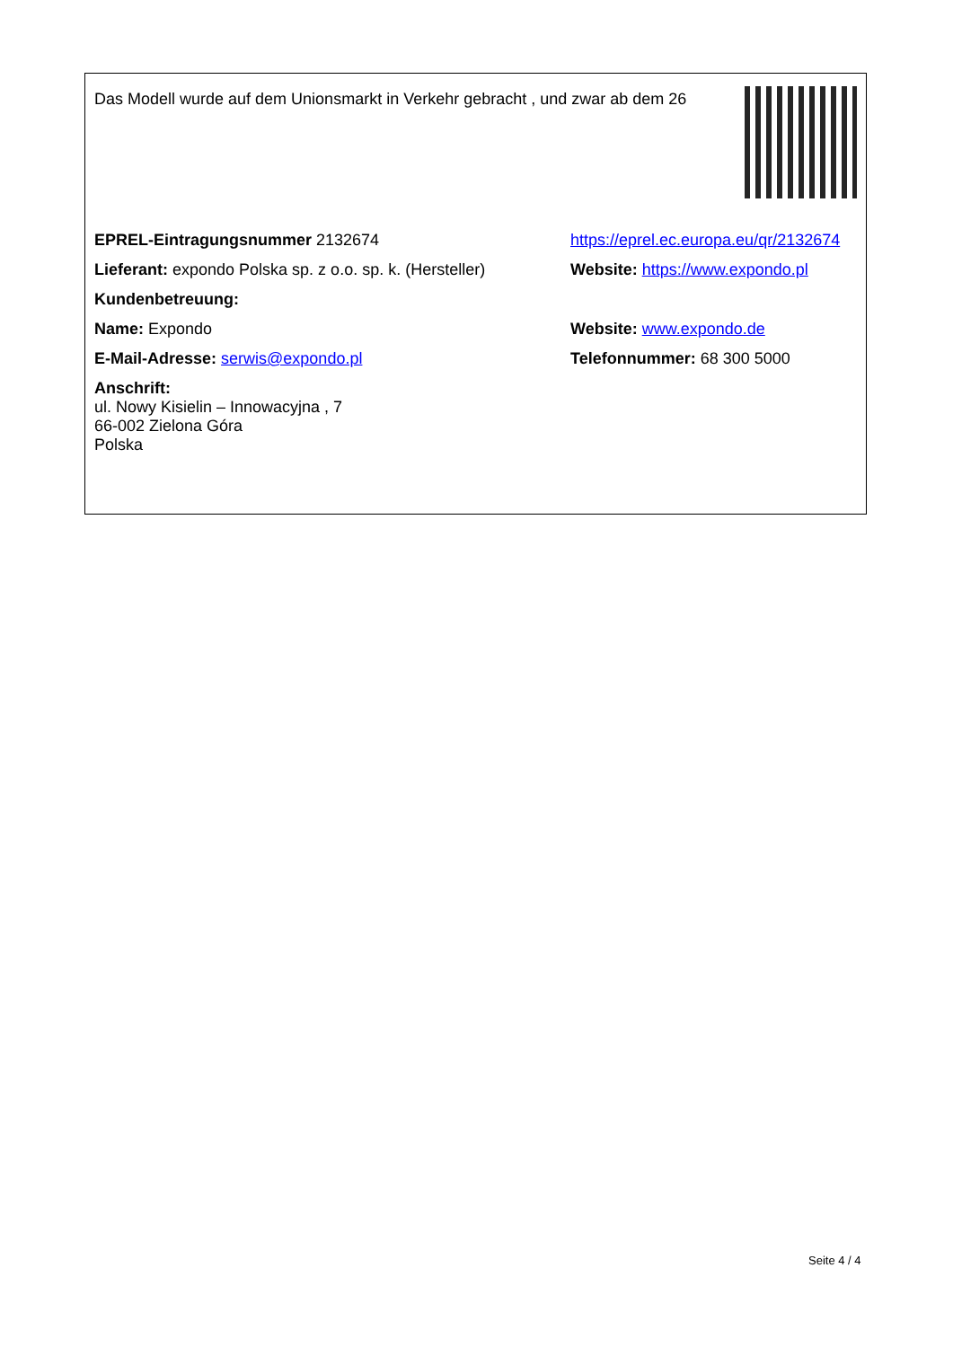| Das Modell wurde auf dem Unionsmarkt in Verkehr gebracht , und zwar ab dem 26 | |
| EPREL-Eintragungsnummer 2132674 | https://eprel.ec.europa.eu/qr/2132674 |
| Lieferant: expondo Polska sp. z o.o. sp. k. (Hersteller) | Website: https://www.expondo.pl |
| Kundenbetreuung: | |
| Name: Expondo | Website: www.expondo.de |
| E-Mail-Adresse: serwis@expondo.pl | Telefonnummer: 68 300 5000 |
| Anschrift: ul. Nowy Kisielin – Innowacyjna , 7 66-002 Zielona Góra Polska | |
Seite 4 / 4